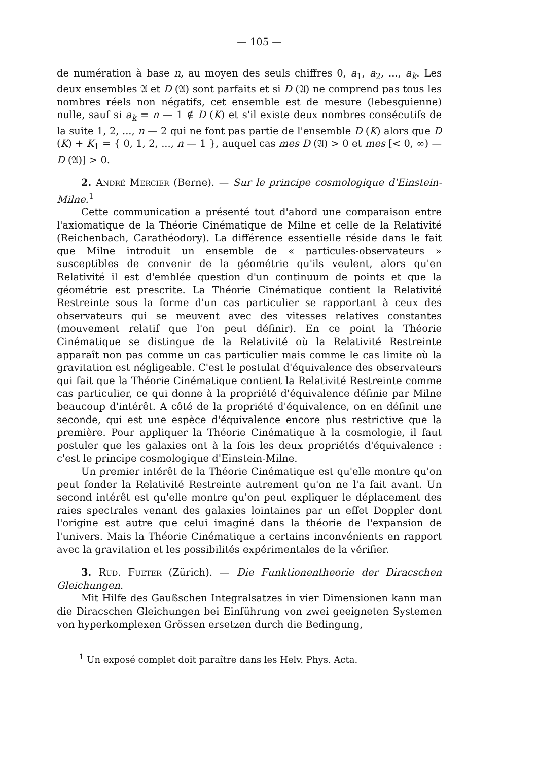— 105 —
de numération à base n, au moyen des seuls chiffres 0, a<sub>1</sub>, a<sub>2</sub>, ..., a<sub>k</sub>. Les deux ensembles 𝔄 et D (𝔄) sont parfaits et si D (𝔄) ne comprend pas tous les nombres réels non négatifs, cet ensemble est de mesure (lebesguienne) nulle, sauf si a<sub>k</sub> = n — 1 ∉ D (K) et s'il existe deux nombres consécutifs de la suite 1, 2, ..., n — 2 qui ne font pas partie de l'ensemble D (K) alors que D (K) + K<sub>1</sub> = { 0, 1, 2, ..., n — 1 }, auquel cas mes D (𝔄) > 0 et mes [< 0, ∞) — D (𝔄)] > 0.
2. André Mercier (Berne). — Sur le principe cosmologique d'Einstein-Milne.<sup>1</sup>
Cette communication a présenté tout d'abord une comparaison entre l'axiomatique de la Théorie Cinématique de Milne et celle de la Relativité (Reichenbach, Carathéodory). La différence essentielle réside dans le fait que Milne introduit un ensemble de « particules-observateurs » susceptibles de convenir de la géométrie qu'ils veulent, alors qu'en Relativité il est d'emblée question d'un continuum de points et que la géométrie est prescrite. La Théorie Cinématique contient la Relativité Restreinte sous la forme d'un cas particulier se rapportant à ceux des observateurs qui se meuvent avec des vitesses relatives constantes (mouvement relatif que l'on peut définir). En ce point la Théorie Cinématique se distingue de la Relativité où la Relativité Restreinte apparaît non pas comme un cas particulier mais comme le cas limite où la gravitation est négligeable. C'est le postulat d'équivalence des observateurs qui fait que la Théorie Cinématique contient la Relativité Restreinte comme cas particulier, ce qui donne à la propriété d'équivalence définie par Milne beaucoup d'intérêt. A côté de la propriété d'équivalence, on en définit une seconde, qui est une espèce d'équivalence encore plus restrictive que la première. Pour appliquer la Théorie Cinématique à la cosmologie, il faut postuler que les galaxies ont à la fois les deux propriétés d'équivalence : c'est le principe cosmologique d'Einstein-Milne.
Un premier intérêt de la Théorie Cinématique est qu'elle montre qu'on peut fonder la Relativité Restreinte autrement qu'on ne l'a fait avant. Un second intérêt est qu'elle montre qu'on peut expliquer le déplacement des raies spectrales venant des galaxies lointaines par un effet Doppler dont l'origine est autre que celui imaginé dans la théorie de l'expansion de l'univers. Mais la Théorie Cinématique a certains inconvénients en rapport avec la gravitation et les possibilités expérimentales de la vérifier.
3. Rud. Fueter (Zürich). — Die Funktionentheorie der Diracschen Gleichungen.
Mit Hilfe des Gaußschen Integralsatzes in vier Dimensionen kann man die Diracschen Gleichungen bei Einführung von zwei geeigneten Systemen von hyperkomplexen Grössen ersetzen durch die Bedingung,
<sup>1</sup> Un exposé complet doit paraître dans les Helv. Phys. Acta.